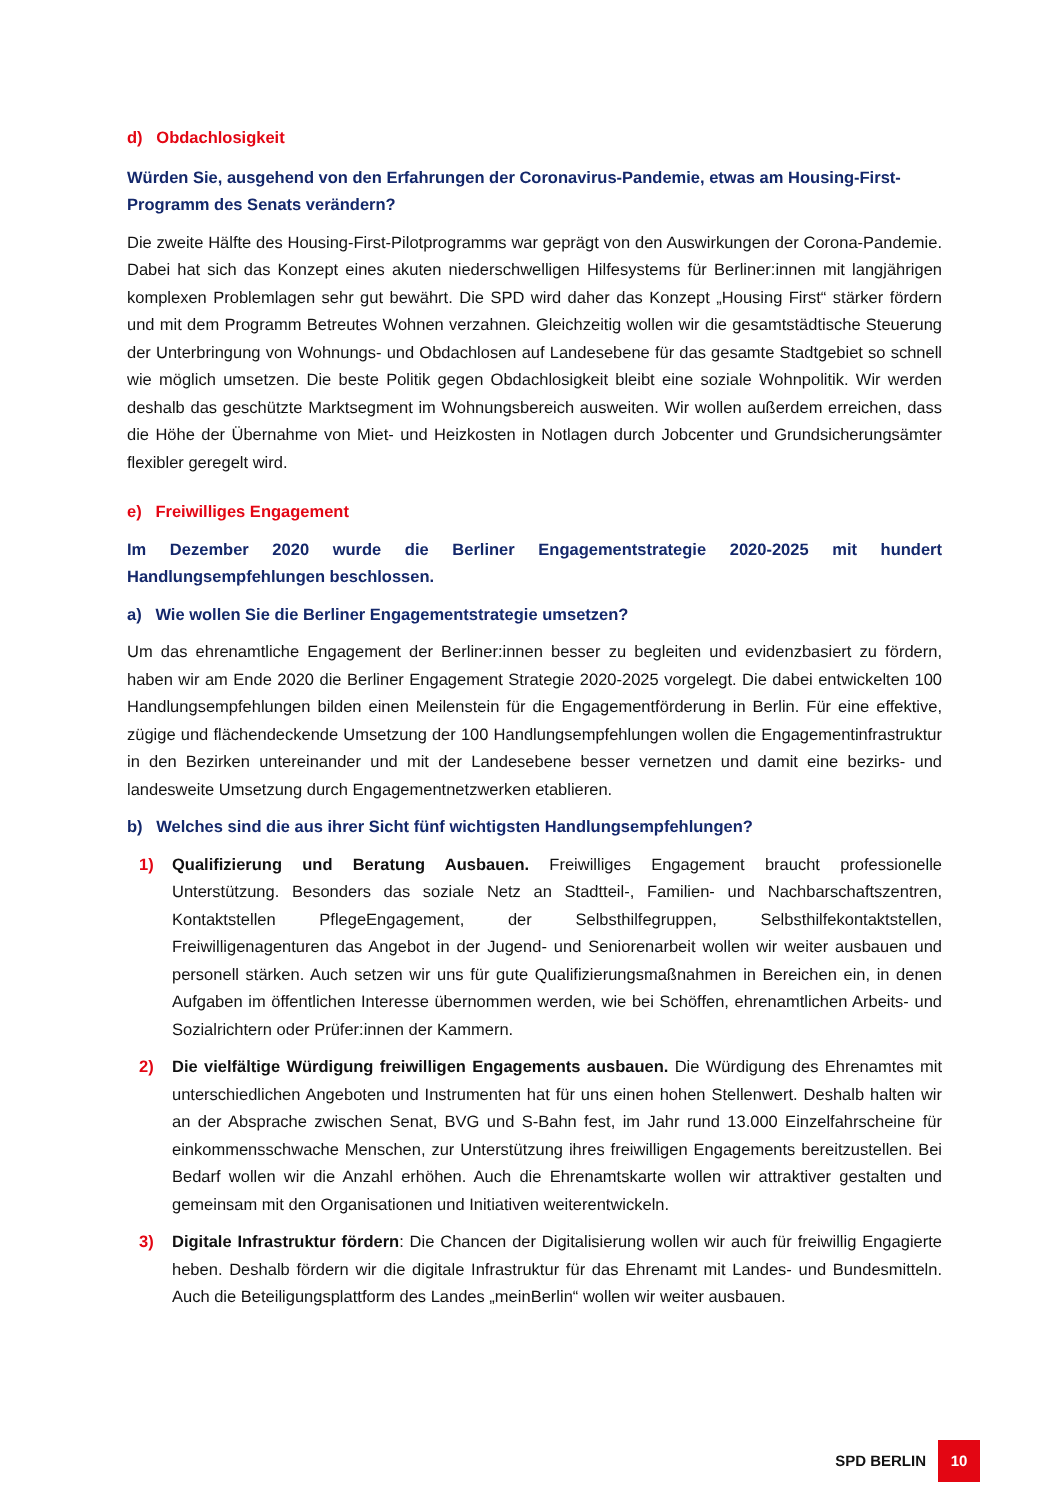d) Obdachlosigkeit
Würden Sie, ausgehend von den Erfahrungen der Coronavirus-Pandemie, etwas am Housing-First-Programm des Senats verändern?
Die zweite Hälfte des Housing-First-Pilotprogramms war geprägt von den Auswirkungen der Corona-Pandemie. Dabei hat sich das Konzept eines akuten niederschwelligen Hilfesystems für Berliner:innen mit langjährigen komplexen Problemlagen sehr gut bewährt. Die SPD wird daher das Konzept „Housing First“ stärker fördern und mit dem Programm Betreutes Wohnen verzahnen. Gleichzeitig wollen wir die gesamtstädtische Steuerung der Unterbringung von Wohnungs- und Obdachlosen auf Landesebene für das gesamte Stadtgebiet so schnell wie möglich umsetzen. Die beste Politik gegen Obdachlosigkeit bleibt eine soziale Wohnpolitik. Wir werden deshalb das geschützte Marktsegment im Wohnungsbereich ausweiten. Wir wollen außerdem erreichen, dass die Höhe der Übernahme von Miet- und Heizkosten in Notlagen durch Jobcenter und Grundsicherungsämter flexibler geregelt wird.
e) Freiwilliges Engagement
Im Dezember 2020 wurde die Berliner Engagementstrategie 2020-2025 mit hundert Handlungsempfehlungen beschlossen.
a) Wie wollen Sie die Berliner Engagementstrategie umsetzen?
Um das ehrenamtliche Engagement der Berliner:innen besser zu begleiten und evidenzbasiert zu fördern, haben wir am Ende 2020 die Berliner Engagement Strategie 2020-2025 vorgelegt. Die dabei entwickelten 100 Handlungsempfehlungen bilden einen Meilenstein für die Engagementförderung in Berlin. Für eine effektive, zügige und flächendeckende Umsetzung der 100 Handlungsempfehlungen wollen die Engagementinfrastruktur in den Bezirken untereinander und mit der Landesebene besser vernetzen und damit eine bezirks- und landesweite Umsetzung durch Engagementnetzwerken etablieren.
b) Welches sind die aus ihrer Sicht fünf wichtigsten Handlungsempfehlungen?
1) Qualifizierung und Beratung Ausbauen. Freiwilliges Engagement braucht professionelle Unterstützung. Besonders das soziale Netz an Stadtteil-, Familien- und Nachbarschaftszentren, Kontaktstellen PflegeEngagement, der Selbsthilfegruppen, Selbsthilfekontaktstellen, Freiwilligenagenturen das Angebot in der Jugend- und Seniorenarbeit wollen wir weiter ausbauen und personell stärken. Auch setzen wir uns für gute Qualifizierungsmaßnahmen in Bereichen ein, in denen Aufgaben im öffentlichen Interesse übernommen werden, wie bei Schöffen, ehrenamtlichen Arbeits- und Sozialrichtern oder Prüfer:innen der Kammern.
2) Die vielfältige Würdigung freiwilligen Engagements ausbauen. Die Würdigung des Ehrenamtes mit unterschiedlichen Angeboten und Instrumenten hat für uns einen hohen Stellenwert. Deshalb halten wir an der Absprache zwischen Senat, BVG und S-Bahn fest, im Jahr rund 13.000 Einzelfahrscheine für einkommensschwache Menschen, zur Unterstützung ihres freiwilligen Engagements bereitzustellen. Bei Bedarf wollen wir die Anzahl erhöhen. Auch die Ehrenamtskarte wollen wir attraktiver gestalten und gemeinsam mit den Organisationen und Initiativen weiterentwickeln.
3) Digitale Infrastruktur fördern: Die Chancen der Digitalisierung wollen wir auch für freiwillig Engagierte heben. Deshalb fördern wir die digitale Infrastruktur für das Ehrenamt mit Landes- und Bundesmitteln. Auch die Beteiligungsplattform des Landes „meinBerlin“ wollen wir weiter ausbauen.
SPD BERLIN 10